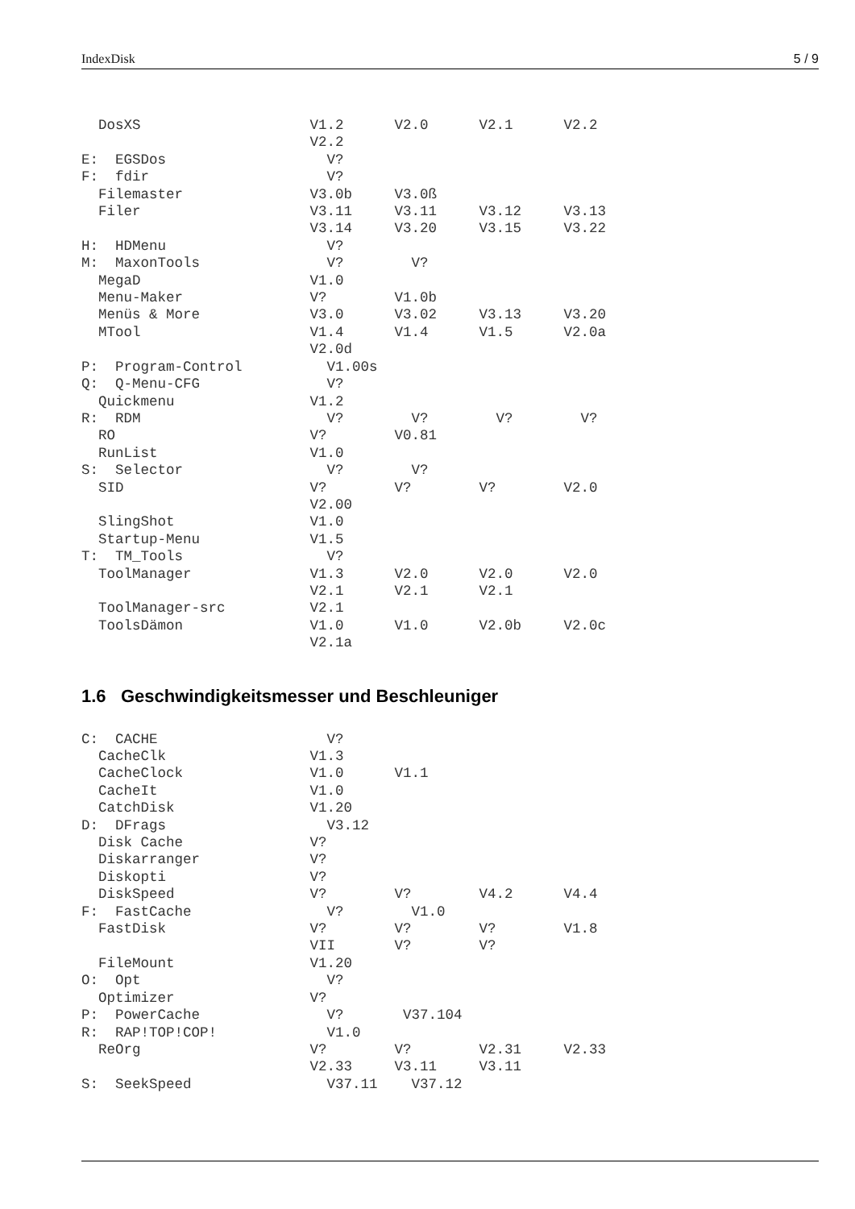IndexDisk 5 / 9
  DosXS                    V1.2      V2.0      V2.1      V2.2
                           V2.2
E:  EGSDos                   V?
F:  fdir                     V?
  Filemaster               V3.0b     V3.0ß
  Filer                    V3.11     V3.11     V3.12     V3.13
                           V3.14     V3.20     V3.15     V3.22
H:  HDMenu                   V?
M:  MaxonTools               V?        V?
  MegaD                    V1.0
  Menu-Maker               V?        V1.0b
  Menüs & More             V3.0      V3.02     V3.13     V3.20
  MTool                    V1.4      V1.4      V1.5      V2.0a
                           V2.0d
P:  Program-Control          V1.00s
Q:  Q-Menu-CFG               V?
  Quickmenu                V1.2
R:  RDM                      V?        V?        V?        V?
  RO                       V?        V0.81
  RunList                  V1.0
S:  Selector                 V?        V?
  SID                      V?        V?        V?        V2.0
                           V2.00
  SlingShot                V1.0
  Startup-Menu             V1.5
T:  TM_Tools                 V?
  ToolManager              V1.3      V2.0      V2.0      V2.0
                           V2.1      V2.1      V2.1
  ToolManager-src          V2.1
  ToolsDämon               V1.0      V1.0      V2.0b     V2.0c
                           V2.1a
1.6 Geschwindigkeitsmesser und Beschleuniger
C:  CACHE                    V?
  CacheClk                 V1.3
  CacheClock               V1.0      V1.1
  CacheIt                  V1.0
  CatchDisk                V1.20
D:  DFrags                   V3.12
  Disk Cache               V?
  Diskarranger             V?
  Diskopti                 V?
  DiskSpeed                V?        V?        V4.2      V4.4
F:  FastCache                V?        V1.0
  FastDisk                 V?        V?        V?        V1.8
                           VII       V?        V?
  FileMount                V1.20
O:  Opt                      V?
  Optimizer                V?
P:  PowerCache               V?       V37.104
R:  RAP!TOP!COP!             V1.0
  ReOrg                    V?        V?        V2.31     V2.33
                           V2.33     V3.11     V3.11
S:  SeekSpeed                V37.11    V37.12